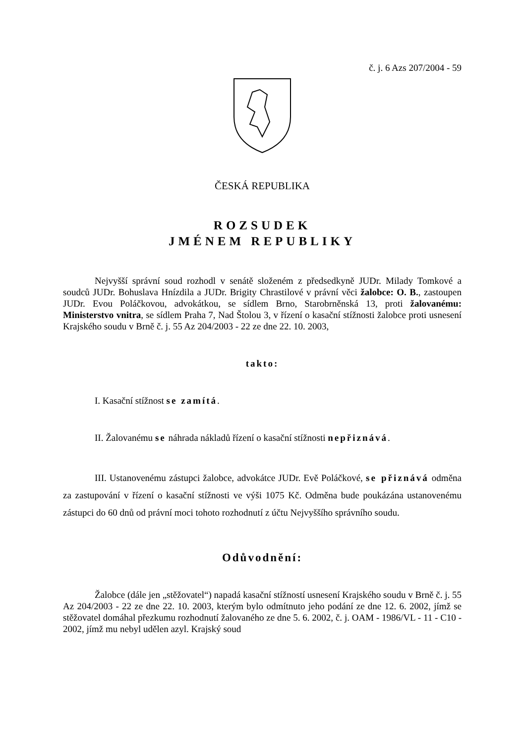č. j. 6 Azs 207/2004 - 59
ČESKÁ REPUBLIKA
ROZSUDEK
JMÉNEM REPUBLIKY
Nejvyšší správní soud rozhodl v senátě složeném z předsedkyně JUDr. Milady Tomkové a soudců JUDr. Bohuslava Hnízdila a JUDr. Brigity Chrastilové v právní věci žalobce: O. B., zastoupen JUDr. Evou Poláčkovou, advokátkou, se sídlem Brno, Starobrněnská 13, proti žalovanému: Ministerstvo vnitra, se sídlem Praha 7, Nad Štolou 3, v řízení o kasační stížnosti žalobce proti usnesení Krajského soudu v Brně č. j. 55 Az 204/2003 - 22 ze dne 22. 10. 2003,
takto:
I. Kasační stížnost se zamítá.
II. Žalovanému se náhrada nákladů řízení o kasační stížnosti nepřiznává.
III. Ustanovenému zástupci žalobce, advokátce JUDr. Evě Poláčkové, se přiznává odměna za zastupování v řízení o kasační stížnosti ve výši 1075 Kč. Odměna bude poukázána ustanovenému zástupci do 60 dnů od právní moci tohoto rozhodnutí z účtu Nejvyššího správního soudu.
Odůvodnění:
Žalobce (dále jen „stěžovatel“) napadá kasační stížností usnesení Krajského soudu v Brně č. j. 55 Az 204/2003 - 22 ze dne 22. 10. 2003, kterým bylo odmítnuto jeho podání ze dne 12. 6. 2002, jímž se stěžovatel domáhal přezkumu rozhodnutí žalovaného ze dne 5. 6. 2002, č. j. OAM - 1986/VL - 11 - C10 - 2002, jímž mu nebyl udělen azyl. Krajský soud